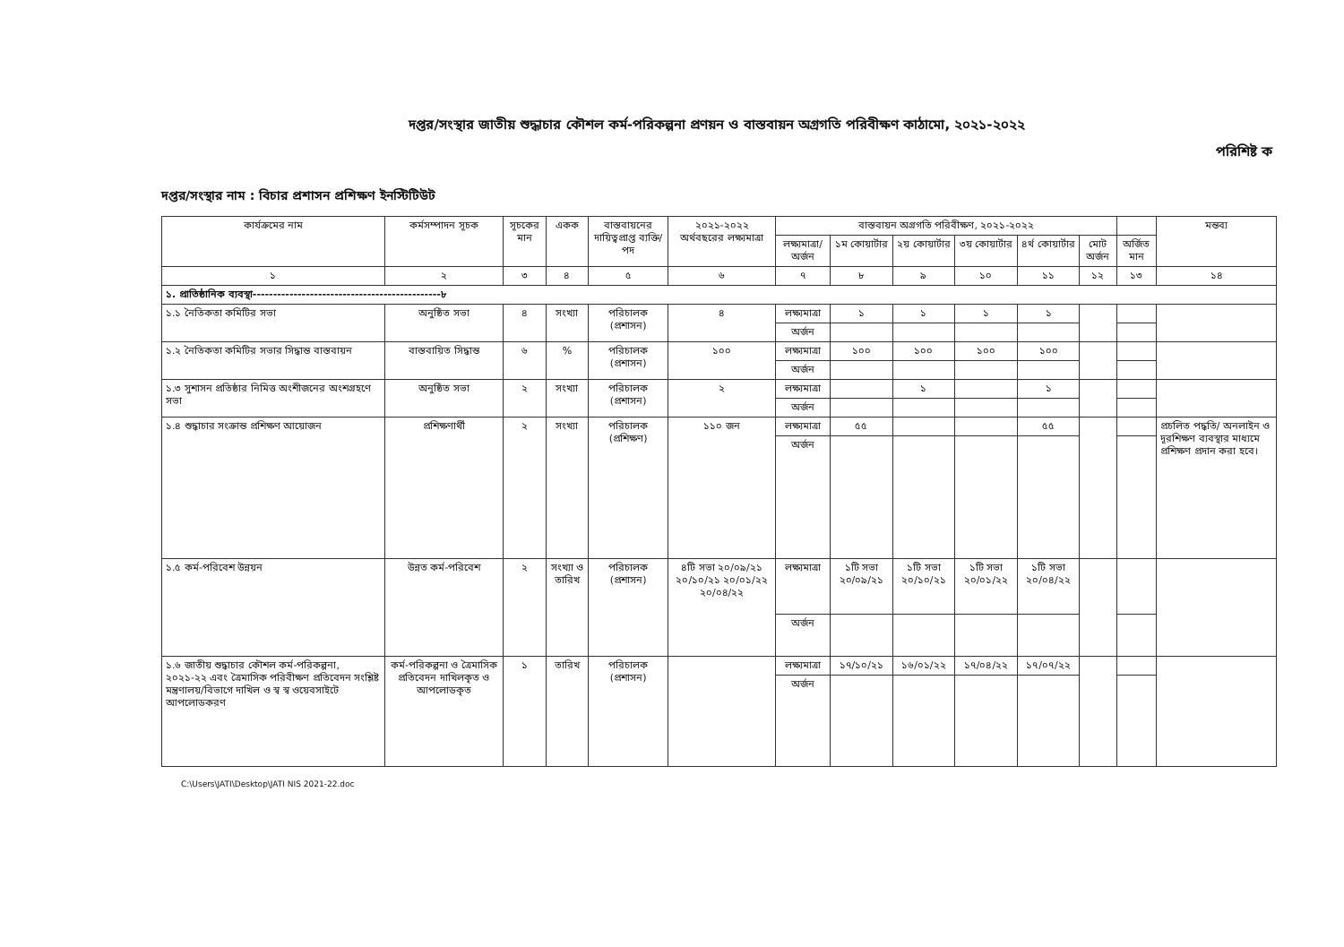দপ্তর/সংস্থার জাতীয় শুদ্ধাচার কৌশল কর্ম-পরিকল্পনা প্রণয়ন ও বাস্তবায়ন অগ্রগতি পরিবীক্ষণ কাঠামো, ২০২১-২০২২
পরিশিষ্ট ক
দপ্তর/সংস্থার নাম : বিচার প্রশাসন প্রশিক্ষণ ইনস্টিটিউট
| কার্যক্রমের নাম | কর্মসম্পাদন সূচক | সূচকের মান | একক | বাস্তবায়নের দায়িত্বপ্রাপ্ত ব্যক্তি/পদ | ২০২১-২০২২ অর্থবছরের লক্ষ্যমাত্রা | বাস্তবায়ন অগ্রগতি পরিবীক্ষণ, ২০২১-২০২২ | | | | | | | মন্তব্য |
| --- | --- | --- | --- | --- | --- | --- | --- | --- | --- | --- | --- | --- | --- |
| | | | | | | লক্ষ্যমাত্রা/ অর্জন | ১ম কোয়ার্টার | ২য় কোয়ার্টার | ৩য় কোয়ার্টার | ৪র্থ কোয়ার্টার | মোট অর্জন | অর্জিত মান | |
| ১ | ২ | ৩ | ৪ | ৫ | ৬ | ৭ | ৮ | ৯ | ১০ | ১১ | ১২ | ১৩ | ১৪ |
| ১. প্রাতিষ্ঠানিক ব্যবস্থা----------------------------------------------৮ | | | | | | | | | | | | | |
| ১.১ নৈতিকতা কমিটির সভা | অনুষ্ঠিত সভা | ৪ | সংখ্যা | পরিচালক (প্রশাসন) | ৪ | লক্ষ্যমাত্রা | ১ | ১ | ১ | ১ | | | |
| | | | | | | অর্জন | | | | | | | |
| ১.২ নৈতিকতা কমিটির সভার সিদ্ধান্ত বাস্তবায়ন | বাস্তবায়িত সিদ্ধান্ত | ৬ | % | পরিচালক (প্রশাসন) | ১০০ | লক্ষ্যমাত্রা | ১০০ | ১০০ | ১০০ | ১০০ | | | |
| | | | | | | অর্জন | | | | | | | |
| ১.৩ সুশাসন প্রতিষ্ঠার নিমিত্ত অংশীজনের অংশগ্রহণে সভা | অনুষ্ঠিত সভা | ২ | সংখ্যা | পরিচালক (প্রশাসন) | ২ | লক্ষ্যমাত্রা | | ১ | | ১ | | | |
| | | | | | | অর্জন | | | | | | | |
| ১.৪ শুদ্ধাচার সংক্রান্ত প্রশিক্ষণ আয়োজন | প্রশিক্ষণার্থী | ২ | সংখ্যা | পরিচালক (প্রশিক্ষণ) | ১১০ জন | লক্ষ্যমাত্রা | ৫৫ | | | ৫৫ | | | প্রচলিত পদ্ধতি/ অনলাইন ও দূরশিক্ষণ ব্যবস্থার মাধ্যমে প্রশিক্ষণ প্রদান করা হবে। |
| | | | | | | অর্জন | | | | | | | |
| ১.৫ কর্ম-পরিবেশ উন্নয়ন | উন্নত কর্ম-পরিবেশ | ২ | সংখ্যা ও তারিখ | পরিচালক (প্রশাসন) | ৪টি সভা ২০/০৯/২১ ২০/১০/২১ ২০/০১/২২ ২০/০৪/২২ | লক্ষ্যমাত্রা | ১টি সভা ২০/০৯/২১ | ১টি সভা ২০/১০/২১ | ১টি সভা ২০/০১/২২ | ১টি সভা ২০/০৪/২২ | | | |
| | | | | | | অর্জন | | | | | | | |
| ১.৬ জাতীয় শুদ্ধাচার কৌশল কর্ম-পরিকল্পনা, ২০২১-২২ এবং ত্রৈমাসিক পরিবীক্ষণ প্রতিবেদন সংশ্লিষ্ট মন্ত্রণালয়/বিভাগে দাখিল ও স্ব স্ব ওয়েবসাইটে আপলোডকরণ | কর্ম-পরিকল্পনা ও ত্রৈমাসিক প্রতিবেদন দাখিলকৃত ও আপলোডকৃত | ১ | তারিখ | পরিচালক (প্রশাসন) | | লক্ষ্যমাত্রা | ১৭/১০/২১ | ১৬/০১/২২ | ১৭/০৪/২২ | ১৭/০৭/২২ | | | |
| | | | | | | অর্জন | | | | | | | |
C:\Users\JATI\Desktop\JATI NIS 2021-22.doc